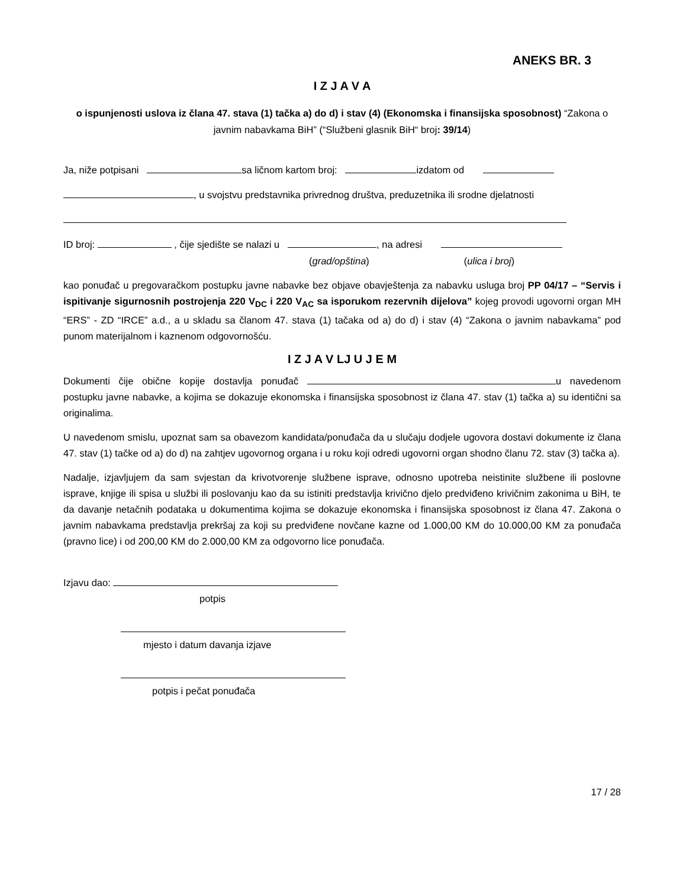ANEKS BR. 3
I Z J A V A
o ispunjenosti uslova iz člana 47. stava (1) tačka a) do d) i stav (4) (Ekonomska i finansijska sposobnost) “Zakona o javnim nabavkama BiH” (“Službeni glasnik BiH“ broj: 39/14)
Ja, niže potpisani sa ličnom kartom broj: izdatom od
, u svojstvu predstavnika privrednog društva, preduzetnika ili srodne djelatnosti
ID broj: , čije sjedište se nalazi u , na adresi
(grad/opština) (ulica i broj)
kao ponuđač u pregovaračkom postupku javne nabavke bez objave obavještenja za nabavku usluga broj PP 04/17 – “Servis i ispitivanje sigurnosnih postrojenja 220 V<sub>DC</sub> i 220 V<sub>AC</sub> sa isporukom rezervnih dijelova” kojeg provodi ugovorni organ MH “ERS” - ZD “IRCE” a.d., a u skladu sa članom 47. stava (1) tačaka od a) do d) i stav (4) “Zakona o javnim nabavkama” pod punom materijalnom i kaznenom odgovornošću.
I Z J A V LJ U J E M
Dokumenti čije obične kopije dostavlja ponuđač u navedenom postupku javne nabavke, a kojima se dokazuje ekonomska i finansijska sposobnost iz člana 47. stav (1) tačka a) su identični sa originalima.
U navedenom smislu, upoznat sam sa obavezom kandidata/ponuđača da u slučaju dodjele ugovora dostavi dokumente iz člana 47. stav (1) tačke od a) do d) na zahtjev ugovornog organa i u roku koji odredi ugovorni organ shodno članu 72. stav (3) tačka a).
Nadalje, izjavljujem da sam svjestan da krivotvorenje službene isprave, odnosno upotreba neistinite službene ili poslovne isprave, knjige ili spisa u službi ili poslovanju kao da su istiniti predstavlja krivično djelo predviđeno krivičnim zakonima u BiH, te da davanje netačnih podataka u dokumentima kojima se dokazuje ekonomska i finansijska sposobnost iz člana 47. Zakona o javnim nabavkama predstavlja prekršaj za koji su predviđene novčane kazne od 1.000,00 KM do 10.000,00 KM za ponuđača (pravno lice) i od 200,00 KM do 2.000,00 KM za odgovorno lice ponuđača.
Izjavu dao:
potpis
mjesto i datum davanja izjave
potpis i pečat ponuđača
17 / 28